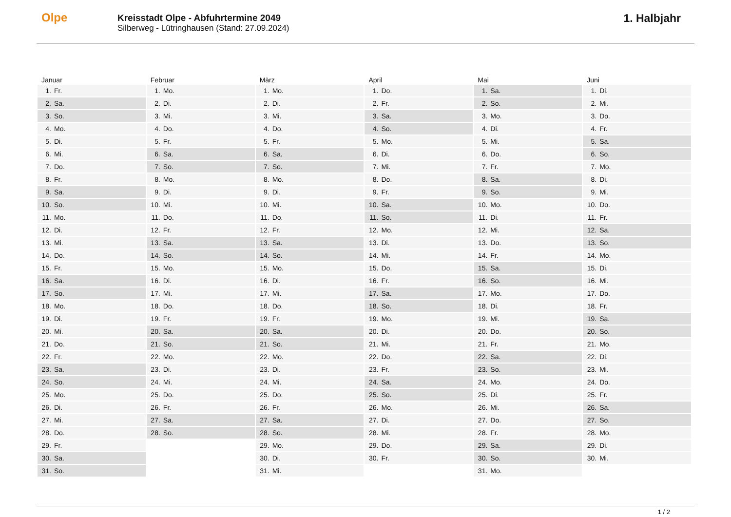Olpe
Kreisstadt Olpe - Abfuhrtermine 2049
Silberweg - Lütringhausen (Stand: 27.09.2024)
1. Halbjahr
| Januar | Februar | März | April | Mai | Juni |
| --- | --- | --- | --- | --- | --- |
| 1. Fr. | 1. Mo. | 1. Mo. | 1. Do. | 1. Sa. | 1. Di. |
| 2. Sa. | 2. Di. | 2. Di. | 2. Fr. | 2. So. | 2. Mi. |
| 3. So. | 3. Mi. | 3. Mi. | 3. Sa. | 3. Mo. | 3. Do. |
| 4. Mo. | 4. Do. | 4. Do. | 4. So. | 4. Di. | 4. Fr. |
| 5. Di. | 5. Fr. | 5. Fr. | 5. Mo. | 5. Mi. | 5. Sa. |
| 6. Mi. | 6. Sa. | 6. Sa. | 6. Di. | 6. Do. | 6. So. |
| 7. Do. | 7. So. | 7. So. | 7. Mi. | 7. Fr. | 7. Mo. |
| 8. Fr. | 8. Mo. | 8. Mo. | 8. Do. | 8. Sa. | 8. Di. |
| 9. Sa. | 9. Di. | 9. Di. | 9. Fr. | 9. So. | 9. Mi. |
| 10. So. | 10. Mi. | 10. Mi. | 10. Sa. | 10. Mo. | 10. Do. |
| 11. Mo. | 11. Do. | 11. Do. | 11. So. | 11. Di. | 11. Fr. |
| 12. Di. | 12. Fr. | 12. Fr. | 12. Mo. | 12. Mi. | 12. Sa. |
| 13. Mi. | 13. Sa. | 13. Sa. | 13. Di. | 13. Do. | 13. So. |
| 14. Do. | 14. So. | 14. So. | 14. Mi. | 14. Fr. | 14. Mo. |
| 15. Fr. | 15. Mo. | 15. Mo. | 15. Do. | 15. Sa. | 15. Di. |
| 16. Sa. | 16. Di. | 16. Di. | 16. Fr. | 16. So. | 16. Mi. |
| 17. So. | 17. Mi. | 17. Mi. | 17. Sa. | 17. Mo. | 17. Do. |
| 18. Mo. | 18. Do. | 18. Do. | 18. So. | 18. Di. | 18. Fr. |
| 19. Di. | 19. Fr. | 19. Fr. | 19. Mo. | 19. Mi. | 19. Sa. |
| 20. Mi. | 20. Sa. | 20. Sa. | 20. Di. | 20. Do. | 20. So. |
| 21. Do. | 21. So. | 21. So. | 21. Mi. | 21. Fr. | 21. Mo. |
| 22. Fr. | 22. Mo. | 22. Mo. | 22. Do. | 22. Sa. | 22. Di. |
| 23. Sa. | 23. Di. | 23. Di. | 23. Fr. | 23. So. | 23. Mi. |
| 24. So. | 24. Mi. | 24. Mi. | 24. Sa. | 24. Mo. | 24. Do. |
| 25. Mo. | 25. Do. | 25. Do. | 25. So. | 25. Di. | 25. Fr. |
| 26. Di. | 26. Fr. | 26. Fr. | 26. Mo. | 26. Mi. | 26. Sa. |
| 27. Mi. | 27. Sa. | 27. Sa. | 27. Di. | 27. Do. | 27. So. |
| 28. Do. | 28. So. | 28. So. | 28. Mi. | 28. Fr. | 28. Mo. |
| 29. Fr. | | 29. Mo. | 29. Do. | 29. Sa. | 29. Di. |
| 30. Sa. | | 30. Di. | 30. Fr. | 30. So. | 30. Mi. |
| 31. So. | | 31. Mi. | | 31. Mo. | |
1 / 2